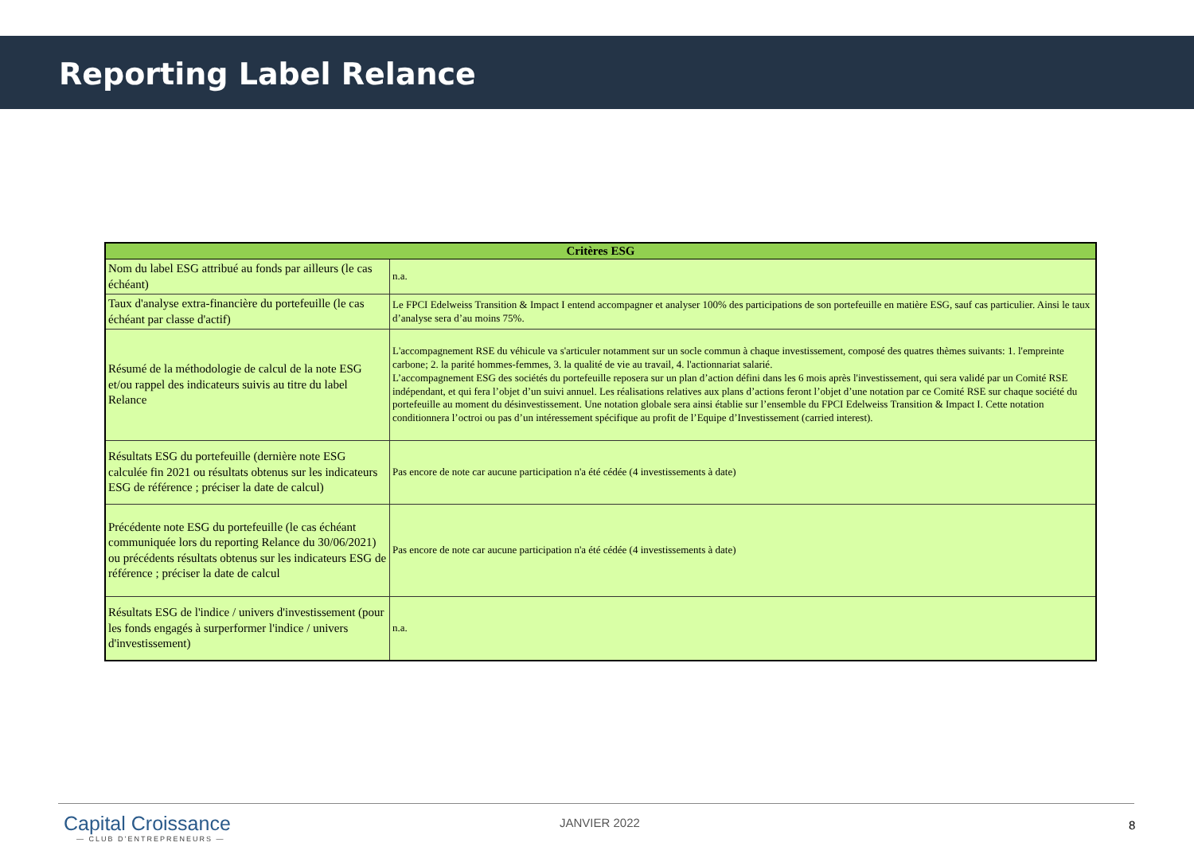Reporting Label Relance
| Critères ESG | |
| --- | --- |
| Nom du label ESG attribué au fonds par ailleurs (le cas échéant) | n.a. |
| Taux d'analyse extra-financière du portefeuille (le cas échéant par classe d'actif) | Le FPCI Edelweiss Transition & Impact I entend accompagner et analyser 100% des participations de son portefeuille en matière ESG, sauf cas particulier. Ainsi le taux d’analyse sera d’au moins 75%. |
| Résumé de la méthodologie de calcul de la note ESG et/ou rappel des indicateurs suivis au titre du label Relance | L'accompagnement RSE du véhicule va s'articuler notamment sur un socle commun à chaque investissement, composé des quatres thèmes suivants: 1. l'empreinte carbone; 2. la parité hommes-femmes, 3. la qualité de vie au travail, 4. l'actionnariat salarié. L’accompagnement ESG des sociétés du portefeuille reposera sur un plan d’action défini dans les 6 mois après l'investissement, qui sera validé par un Comité RSE indépendant, et qui fera l’objet d’un suivi annuel. Les réalisations relatives aux plans d’actions feront l’objet d’une notation par ce Comité RSE sur chaque société du portefeuille au moment du désinvestissement. Une notation globale sera ainsi établie sur l’ensemble du FPCI Edelweiss Transition & Impact I. Cette notation conditionnera l’octroi ou pas d’un intéressement spécifique au profit de l’Equipe d’Investissement (carried interest). |
| Résultats ESG du portefeuille (dernière note ESG calculée fin 2021 ou résultats obtenus sur les indicateurs ESG de référence ; préciser la date de calcul) | Pas encore de note car aucune participation n'a été cédée (4 investissements à date) |
| Précédente note ESG du portefeuille (le cas échéant communiquée lors du reporting Relance du 30/06/2021) ou précédents résultats obtenus sur les indicateurs ESG de référence ; préciser la date de calcul | Pas encore de note car aucune participation n'a été cédée (4 investissements à date) |
| Résultats ESG de l'indice / univers d'investissement (pour les fonds engagés à surperformer l'indice / univers d'investissement) | n.a. |
Capital Croissance
— CLUB D’ENTREPRENEURS —
JANVIER 2022 8